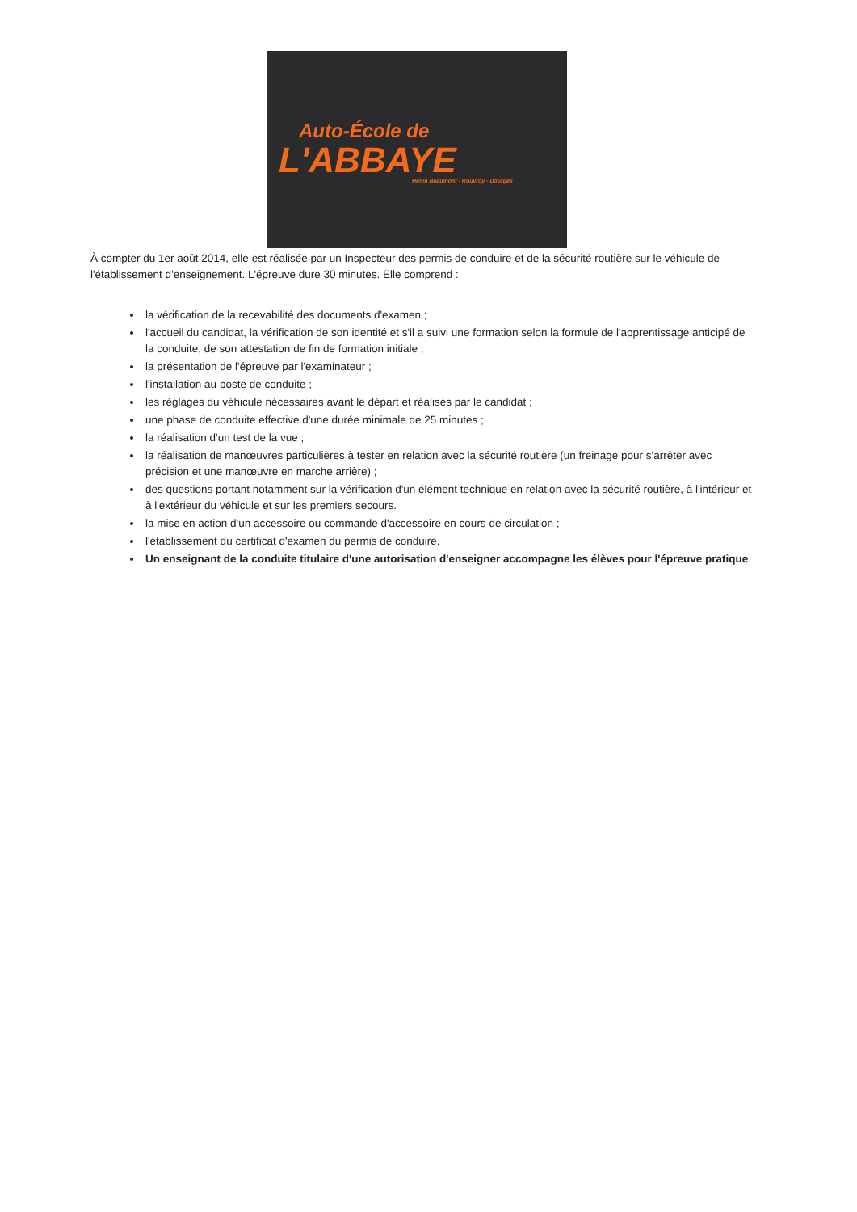Auto-École de
L'ABBAYE
Hénin Beaumont - Rouvroy - Dourges
À compter du 1er août 2014, elle est réalisée par un Inspecteur des permis de conduire et de la sécurité routière sur le véhicule de l'établissement d'enseignement. L'épreuve dure 30 minutes. Elle comprend :
la vérification de la recevabilité des documents d'examen ;
l'accueil du candidat, la vérification de son identité et s'il a suivi une formation selon la formule de l'apprentissage anticipé de la conduite, de son attestation de fin de formation initiale ;
la présentation de l'épreuve par l'examinateur ;
l'installation au poste de conduite ;
les réglages du véhicule nécessaires avant le départ et réalisés par le candidat ;
une phase de conduite effective d'une durée minimale de 25 minutes ;
la réalisation d'un test de la vue ;
la réalisation de manœuvres particulières à tester en relation avec la sécurité routière (un freinage pour s'arrêter avec précision et une manœuvre en marche arrière) ;
des questions portant notamment sur la vérification d'un élément technique en relation avec la sécurité routière, à l'intérieur et à l'extérieur du véhicule et sur les premiers secours.
la mise en action d'un accessoire ou commande d'accessoire en cours de circulation ;
l'établissement du certificat d'examen du permis de conduire.
Un enseignant de la conduite titulaire d'une autorisation d'enseigner accompagne les élèves pour l'épreuve pratique